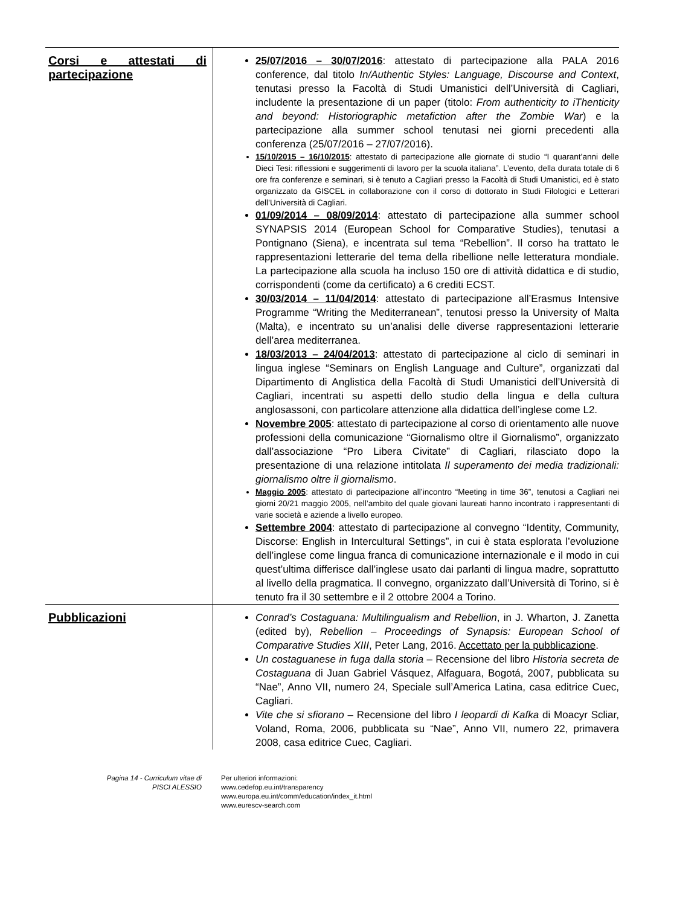| Corsi e attestati di partecipazione | 25/07/2016 – 30/07/2016 : attestato di partecipazione alla PALA 2016 conference, dal titolo In/Authentic Styles: Language, Discourse and Context , tenutasi presso la Facoltà di Studi Umanistici dell’Università di Cagliari, includente la presentazione di un paper (titolo: From authenticity to iThenticity and beyond: Historiographic metafiction after the Zombie War ) e la partecipazione alla summer school tenutasi nei giorni precedenti alla conferenza (25/07/2016 – 27/07/2016). 15/10/2015 – 16/10/2015 : attestato di partecipazione alle giornate di studio “I quarant’anni delle Dieci Tesi: riflessioni e suggerimenti di lavoro per la scuola italiana”. L’evento, della durata totale di 6 ore fra conferenze e seminari, si è tenuto a Cagliari presso la Facoltà di Studi Umanistici, ed è stato organizzato da GISCEL in collaborazione con il corso di dottorato in Studi Filologici e Letterari dell’Università di Cagliari. 01/09/2014 – 08/09/2014 : attestato di partecipazione alla summer school SYNAPSIS 2014 (European School for Comparative Studies), tenutasi a Pontignano (Siena), e incentrata sul tema “Rebellion”. Il corso ha trattato le rappresentazioni letterarie del tema della ribellione nelle letteratura mondiale. La partecipazione alla scuola ha incluso 150 ore di attività didattica e di studio, corrispondenti (come da certificato) a 6 crediti ECST. 30/03/2014 – 11/04/2014 : attestato di partecipazione all’Erasmus Intensive Programme “Writing the Mediterranean”, tenutosi presso la University of Malta (Malta), e incentrato su un’analisi delle diverse rappresentazioni letterarie dell’area mediterranea. 18/03/2013 – 24/04/2013 : attestato di partecipazione al ciclo di seminari in lingua inglese “Seminars on English Language and Culture”, organizzati dal Dipartimento di Anglistica della Facoltà di Studi Umanistici dell’Università di Cagliari, incentrati su aspetti dello studio della lingua e della cultura anglosassoni, con particolare attenzione alla didattica dell’inglese come L2. Novembre 2005 : attestato di partecipazione al corso di orientamento alle nuove professioni della comunicazione “Giornalismo oltre il Giornalismo”, organizzato dall’associazione “Pro Libera Civitate” di Cagliari, rilasciato dopo la presentazione di una relazione intitolata Il superamento dei media tradizionali: giornalismo oltre il giornalismo . Maggio 2005 : attestato di partecipazione all’incontro “Meeting in time 36”, tenutosi a Cagliari nei giorni 20/21 maggio 2005, nell’ambito del quale giovani laureati hanno incontrato i rappresentanti di varie società e aziende a livello europeo. Settembre 2004 : attestato di partecipazione al convegno “Identity, Community, Discorse: English in Intercultural Settings”, in cui è stata esplorata l’evoluzione dell’inglese come lingua franca di comunicazione internazionale e il modo in cui quest’ultima differisce dall’inglese usato dai parlanti di lingua madre, soprattutto al livello della pragmatica. Il convegno, organizzato dall’Università di Torino, si è tenuto fra il 30 settembre e il 2 ottobre 2004 a Torino. |
| Pubblicazioni | Conrad’s Costaguana: Multilingualism and Rebellion , in J. Wharton, J. Zanetta (edited by), Rebellion – Proceedings of Synapsis: European School of Comparative Studies XIII , Peter Lang, 2016. Accettato per la pubblicazione . Un costaguanese in fuga dalla storia – Recensione del libro Historia secreta de Costaguana di Juan Gabriel Vásquez, Alfaguara, Bogotá, 2007, pubblicata su “Nae”, Anno VII, numero 24, Speciale sull’America Latina, casa editrice Cuec, Cagliari. Vite che si sfiorano – Recensione del libro I leopardi di Kafka di Moacyr Scliar, Voland, Roma, 2006, pubblicata su “Nae”, Anno VII, numero 22, primavera 2008, casa editrice Cuec, Cagliari. |
Pagina 14 - Curriculum vitae di
PISCI ALESSIO
Per ulteriori informazioni:
www.cedefop.eu.int/transparency
www.europa.eu.int/comm/education/index_it.html
www.eurescv-search.com